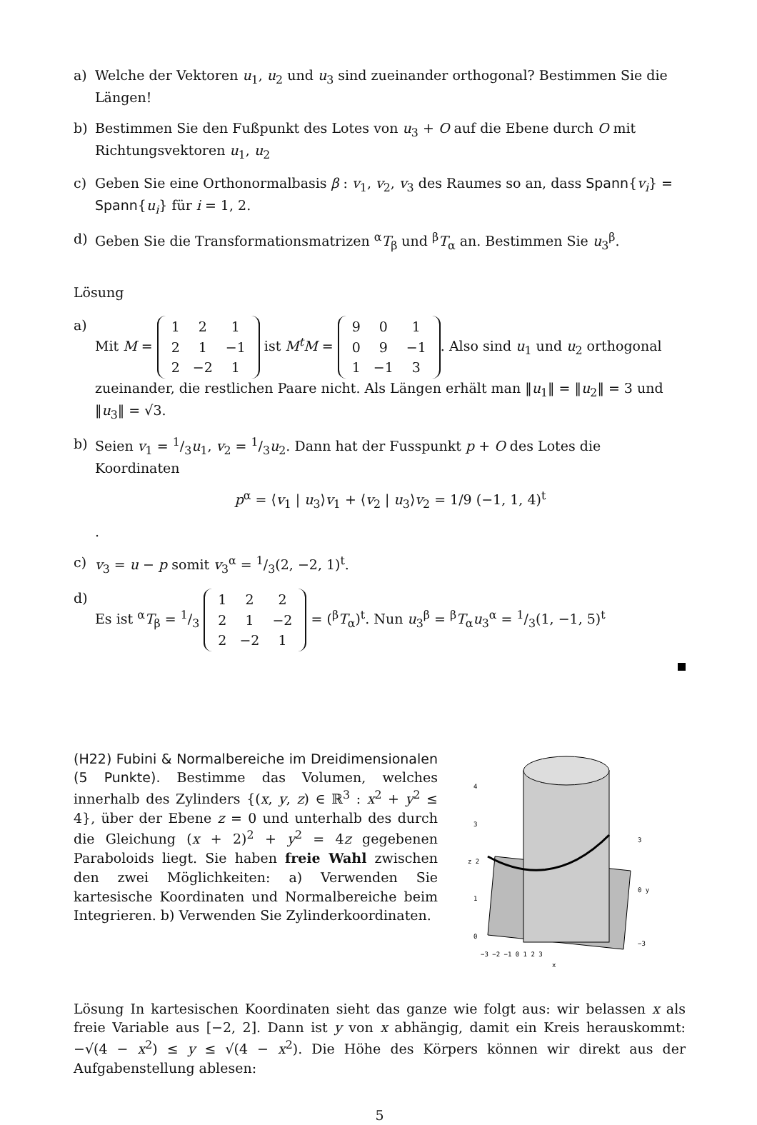a) Welche der Vektoren u<sub>1</sub>, u<sub>2</sub> und u<sub>3</sub> sind zueinander orthogonal? Bestimmen Sie die Längen!
b) Bestimmen Sie den Fußpunkt des Lotes von u<sub>3</sub> + O auf die Ebene durch O mit Richtungsvektoren u<sub>1</sub>, u<sub>2</sub>
c) Geben Sie eine Orthonormalbasis β : v<sub>1</sub>, v<sub>2</sub>, v<sub>3</sub> des Raumes so an, dass Spann{v<sub>i</sub>} = Spann{u<sub>i</sub>} für i = 1, 2.
d) Geben Sie die Transformationsmatrizen <sup>α</sup>T<sub>β</sub> und <sup>β</sup>T<sub>α</sub> an. Bestimmen Sie u<sub>3</sub><sup>β</sup>.
Lösung
a) Mit M =
| 1 | 2 | 1 |
| 2 | 1 | −1 |
| 2 | −2 | 1 |
ist M<sup>t</sup>M =
| 9 | 0 | 1 |
| 0 | 9 | −1 |
| 1 | −1 | 3 |
. Also sind u<sub>1</sub> und u<sub>2</sub> orthogonal zueinander, die restlichen Paare nicht. Als Längen erhält man ‖u<sub>1</sub>‖ = ‖u<sub>2</sub>‖ = 3 und ‖u<sub>3</sub>‖ = √3.
b) Seien v<sub>1</sub> = 1/3u<sub>1</sub>, v<sub>2</sub> = 1/3u<sub>2</sub>. Dann hat der Fusspunkt p + O des Lotes die Koordinaten
p<sup>α</sup> = ⟨v<sub>1</sub> | u<sub>3</sub>⟩v<sub>1</sub> + ⟨v<sub>2</sub> | u<sub>3</sub>⟩v<sub>2</sub> = 1/9 (−1, 1, 4)<sup>t</sup>
.
c) v<sub>3</sub> = u − p somit v<sub>3</sub><sup>α</sup> = 1/3(2, −2, 1)<sup>t</sup>.
d) Es ist <sup>α</sup>T<sub>β</sub> = 1/3
| 1 | 2 | 2 |
| 2 | 1 | −2 |
| 2 | −2 | 1 |
= (<sup>β</sup>T<sub>α</sub>)<sup>t</sup>. Nun u<sub>3</sub><sup>β</sup> = <sup>β</sup>T<sub>α</sub>u<sub>3</sub><sup>α</sup> = 1/3(1, −1, 5)<sup>t</sup>
(H22) Fubini & Normalbereiche im Dreidimensionalen (5 Punkte). Bestimme das Volumen, welches innerhalb des Zylinders {(x, y, z) ∈ ℝ<sup>3</sup> : x<sup>2</sup> + y<sup>2</sup> ≤ 4}, über der Ebene z = 0 und unterhalb des durch die Gleichung (x + 2)<sup>2</sup> + y<sup>2</sup> = 4z gegebenen Paraboloids liegt. Sie haben freie Wahl zwischen den zwei Möglichkeiten: a) Verwenden Sie kartesische Koordinaten und Normalbereiche beim Integrieren. b) Verwenden Sie Zylinderkoordinaten.
0
1
z 2
3
4
−3 −2 −1 0 1 2 3
x
0 y
3
−3
Lösung In kartesischen Koordinaten sieht das ganze wie folgt aus: wir belassen x als freie Variable aus [−2, 2]. Dann ist y von x abhängig, damit ein Kreis herauskommt: −√(4 − x<sup>2</sup>) ≤ y ≤ √(4 − x<sup>2</sup>). Die Höhe des Körpers können wir direkt aus der Aufgabenstellung ablesen:
5